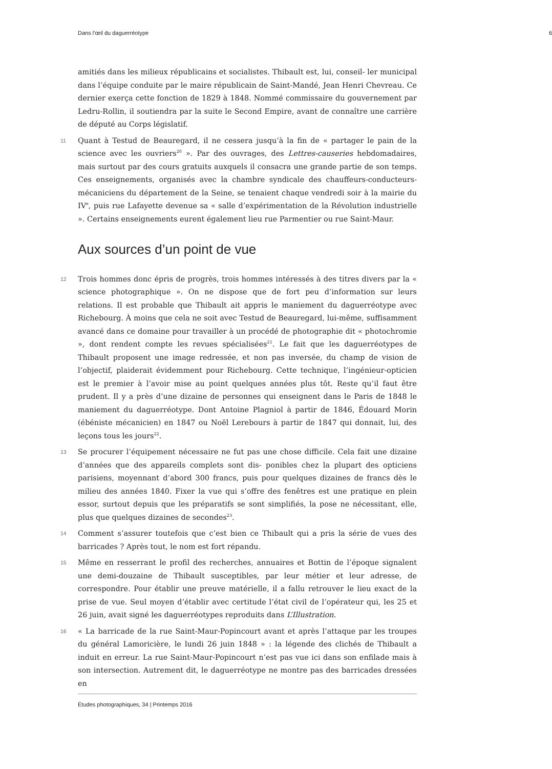Dans l’œil du daguerréotype 6
amitiés dans les milieux républicains et socialistes. Thibault est, lui, conseil- ler municipal dans l’équipe conduite par le maire républicain de Saint-Mandé, Jean Henri Chevreau. Ce dernier exerça cette fonction de 1829 à 1848. Nommé commissaire du gouvernement par Ledru-Rollin, il soutiendra par la suite le Second Empire, avant de connaître une carrière de député au Corps législatif.
11 Quant à Testud de Beauregard, il ne cessera jusqu’à la fin de « partager le pain de la science avec les ouvriers<sup>20</sup> ». Par des ouvrages, des Lettres-causeries hebdomadaires, mais surtout par des cours gratuits auxquels il consacra une grande partie de son temps. Ces enseignements, organisés avec la chambre syndicale des chauffeurs-conducteurs-mécaniciens du département de la Seine, se tenaient chaque vendredi soir à la mairie du IV<sup>e</sup>, puis rue Lafayette devenue sa « salle d’expérimentation de la Révolution industrielle ». Certains enseignements eurent également lieu rue Parmentier ou rue Saint-Maur.
Aux sources d’un point de vue
12 Trois hommes donc épris de progrès, trois hommes intéressés à des titres divers par la « science photographique ». On ne dispose que de fort peu d’information sur leurs relations. Il est probable que Thibault ait appris le maniement du daguerréotype avec Richebourg. À moins que cela ne soit avec Testud de Beauregard, lui-même, suffisamment avancé dans ce domaine pour travailler à un procédé de photographie dit « photochromie », dont rendent compte les revues spécialisées<sup>21</sup>. Le fait que les daguerréotypes de Thibault proposent une image redressée, et non pas inversée, du champ de vision de l’objectif, plaiderait évidemment pour Richebourg. Cette technique, l’ingénieur-opticien est le premier à l’avoir mise au point quelques années plus tôt. Reste qu’il faut être prudent. Il y a près d’une dizaine de personnes qui enseignent dans le Paris de 1848 le maniement du daguerréotype. Dont Antoine Plagniol à partir de 1846, Édouard Morin (ébéniste mécanicien) en 1847 ou Noël Lerebours à partir de 1847 qui donnait, lui, des leçons tous les jours<sup>22</sup>.
13 Se procurer l’équipement nécessaire ne fut pas une chose difficile. Cela fait une dizaine d’années que des appareils complets sont dis- ponibles chez la plupart des opticiens parisiens, moyennant d’abord 300 francs, puis pour quelques dizaines de francs dès le milieu des années 1840. Fixer la vue qui s’offre des fenêtres est une pratique en plein essor, surtout depuis que les préparatifs se sont simplifiés, la pose ne nécessitant, elle, plus que quelques dizaines de secondes<sup>23</sup>.
14 Comment s’assurer toutefois que c’est bien ce Thibault qui a pris la série de vues des barricades ? Après tout, le nom est fort répandu.
15 Même en resserrant le profil des recherches, annuaires et Bottin de l’époque signalent une demi-douzaine de Thibault susceptibles, par leur métier et leur adresse, de correspondre. Pour établir une preuve matérielle, il a fallu retrouver le lieu exact de la prise de vue. Seul moyen d’établir avec certitude l’état civil de l’opérateur qui, les 25 et 26 juin, avait signé les daguerréotypes reproduits dans L’Illustration.
16 « La barricade de la rue Saint-Maur-Popincourt avant et après l’attaque par les troupes du général Lamoricière, le lundi 26 juin 1848 » : la légende des clichés de Thibault a induit en erreur. La rue Saint-Maur-Popincourt n’est pas vue ici dans son enfilade mais à son intersection. Autrement dit, le daguerréotype ne montre pas des barricades dressées en
Études photographiques, 34 | Printemps 2016